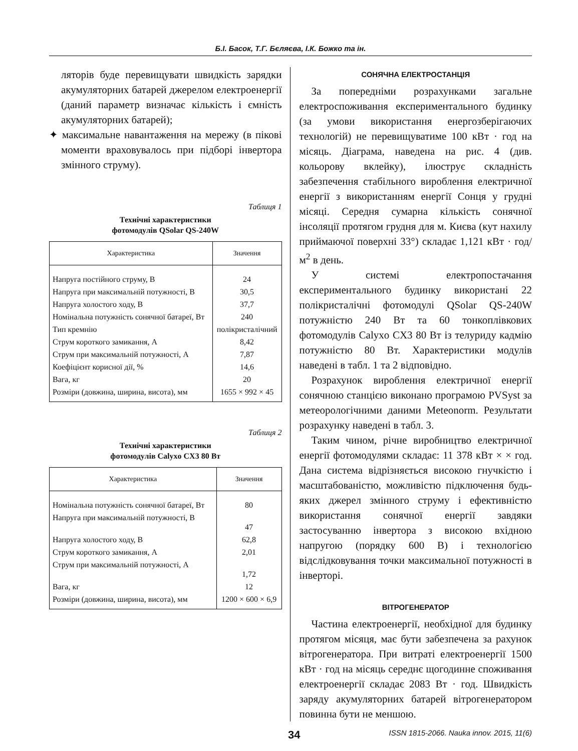Б.І. Басок, Т.Г. Бєляєва, І.К. Божко та ін.
ляторів буде перевищувати швидкість зарядки акумуляторних батарей джерелом електроенергії (даний параметр визначає кількість і ємність акумуляторних батарей);
✦ максимальне навантаження на мережу (в пікові моменти враховувалось при підборі інвертора змінного струму).
Таблиця 1
Технічні характеристики
фотомодулів QSolar QS-240W
| Характеристика | Значення |
| --- | --- |
| Напруга постійного струму, В | 24 |
| Напруга при максимальній потужності, В | 30,5 |
| Напруга холостого ходу, В | 37,7 |
| Номінальна потужність сонячної батареї, Вт | 240 |
| Тип кремнію | полікристалічний |
| Струм короткого замикання, А | 8,42 |
| Струм при максимальній потужності, А | 7,87 |
| Коефіцієнт корисної дії, % | 14,6 |
| Вага, кг | 20 |
| Розміри (довжина, ширина, висота), мм | 1655 × 992 × 45 |
Таблиця 2
Технічні характеристики
фотомодулів Calyxo CX3 80 Вт
| Характеристика | Значення |
| --- | --- |
| Номінальна потужність сонячної батареї, Вт | 80 |
| Напруга при максимальній потужності, В | 47 |
| Напруга холостого ходу, В | 62,8 |
| Струм короткого замикання, А | 2,01 |
| Струм при максимальній потужності, А | 1,72 |
| Вага, кг | 12 |
| Розміри (довжина, ширина, висота), мм | 1200 × 600 × 6,9 |
СОНЯЧНА ЕЛЕКТРОСТАНЦІЯ
За попередніми розрахунками загальне електроспоживання експериментального будинку (за умови використання енергозберігаючих технологій) не перевищуватиме 100 кВт · год на місяць. Діаграма, наведена на рис. 4 (див. кольорову вклейку), ілюструє складність забезпечення стабільного вироблення електричної енергії з використанням енергії Сонця у грудні місяці. Середня сумарна кількість сонячної інсоляції протягом грудня для м. Києва (кут нахилу приймаючої поверхні 33°) складає 1,121 кВт · год/м<sup>2</sup> в день.
У системі електропостачання експериментального будинку використані 22 полікристалічні фотомодулі QSolar QS-240W потужністю 240 Вт та 60 тонкоплівкових фотомодулів Calyxo CX3 80 Вт із телуриду кадмію потужністю 80 Вт. Характеристики модулів наведені в табл. 1 та 2 відповідно.
Розрахунок вироблення електричної енергії сонячною станцією виконано програмою PVSyst за метеорологічними даними Meteonorm. Результати розрахунку наведені в табл. 3.
Таким чином, річне виробництво електричної енергії фотомодулями складає: 11 378 кВт × × год. Дана система відрізняється високою гнучкістю і масштабованістю, можливістю підключення будь-яких джерел змінного струму і ефективністю використання сонячної енергії завдяки застосуванню інвертора з високою вхідною напругою (порядку 600 В) і технологією відслідковування точки максимальної потужності в інверторі.
ВІТРОГЕНЕРАТОР
Частина електроенергії, необхідної для будинку протягом місяця, має бути забезпечена за рахунок вітрогенератора. При витраті електроенергії 1500 кВт · год на місяць середнє щогодинне споживання електроенергії складає 2083 Вт · год. Швидкість заряду акумуляторних батарей вітрогенератором повинна бути не меншою.
34 ISSN 1815-2066. Nauka innov. 2015, 11(6)